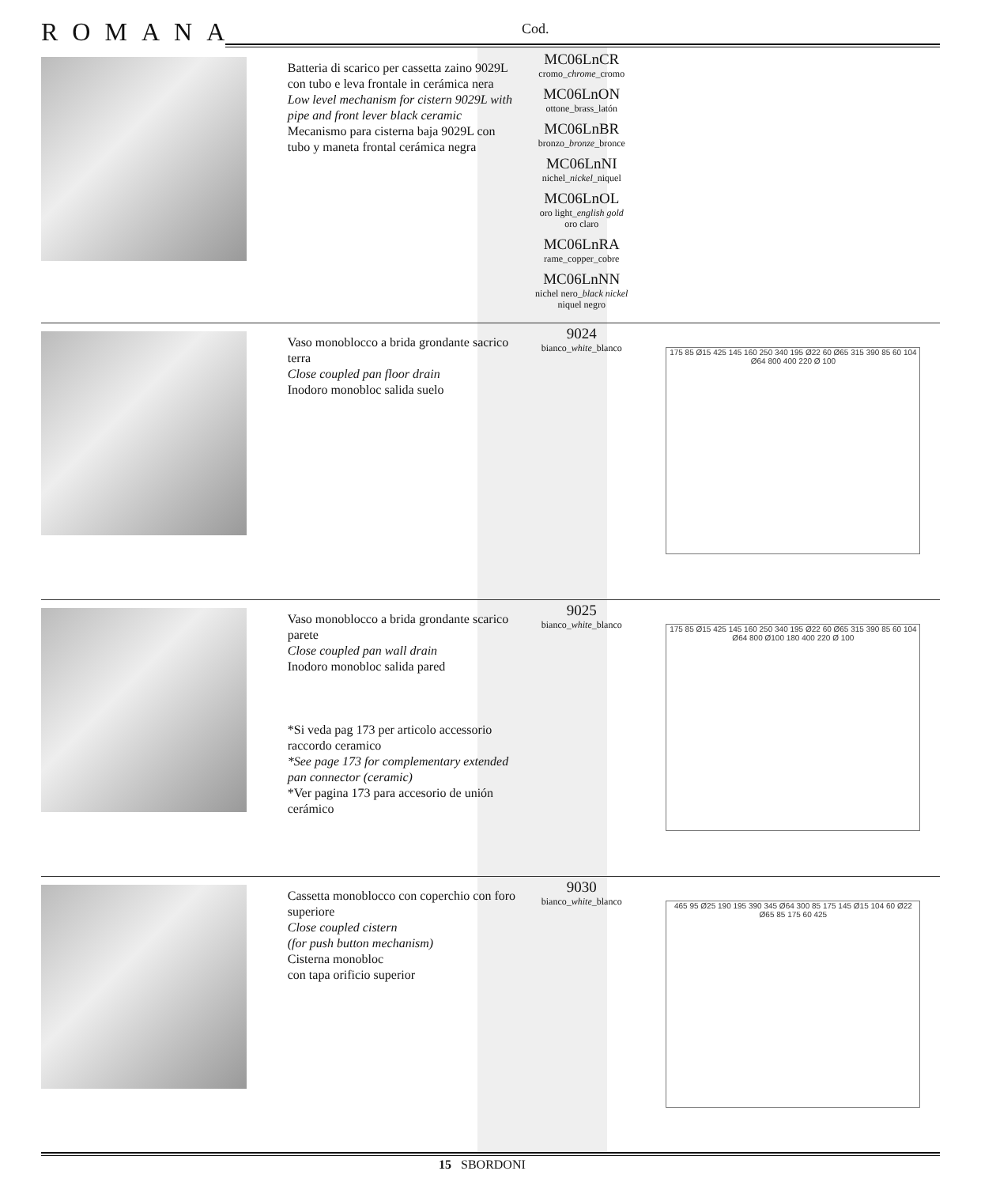ROMANA Cod.
| | Batteria di scarico per cassetta zaino 9029L con tubo e leva frontale in cerámica nera Low level mechanism for cistern 9029L with pipe and front lever black ceramic Mecanismo para cisterna baja 9029L con tubo y maneta frontal cerámica negra | MC06LnCR cromo_ chrome _cromo MC06LnON ottone_brass_latón MC06LnBR bronzo_ bronze _bronce MC06LnNI nichel_ nickel _niquel MC06LnOL oro light_ english gold oro claro MC06LnRA rame_copper_cobre MC06LnNN nichel nero_ black nickel niquel negro | |
| | Vaso monoblocco a brida grondante sacrico terra Close coupled pan floor drain Inodoro monobloc salida suelo | 9024 bianco_ white _blanco | 175 85 Ø15 425 145 160 250 340 195 Ø22 60 Ø65 315 390 85 60 104 Ø64 800 400 220 Ø 100 |
| | Vaso monoblocco a brida grondante scarico parete Close coupled pan wall drain Inodoro monobloc salida pared *Si veda pag 173 per articolo accessorio raccordo ceramico *See page 173 for complementary extended pan connector (ceramic) *Ver pagina 173 para accesorio de unión cerámico | 9025 bianco_ white _blanco | 175 85 Ø15 425 145 160 250 340 195 Ø22 60 Ø65 315 390 85 60 104 Ø64 800 Ø100 180 400 220 Ø 100 |
| | Cassetta monoblocco con coperchio con foro superiore Close coupled cistern (for push button mechanism) Cisterna monobloc con tapa orificio superior | 9030 bianco_ white _blanco | 465 95 Ø25 190 195 390 345 Ø64 300 85 175 145 Ø15 104 60 Ø22 Ø65 85 175 60 425 |
15 SBORDONI